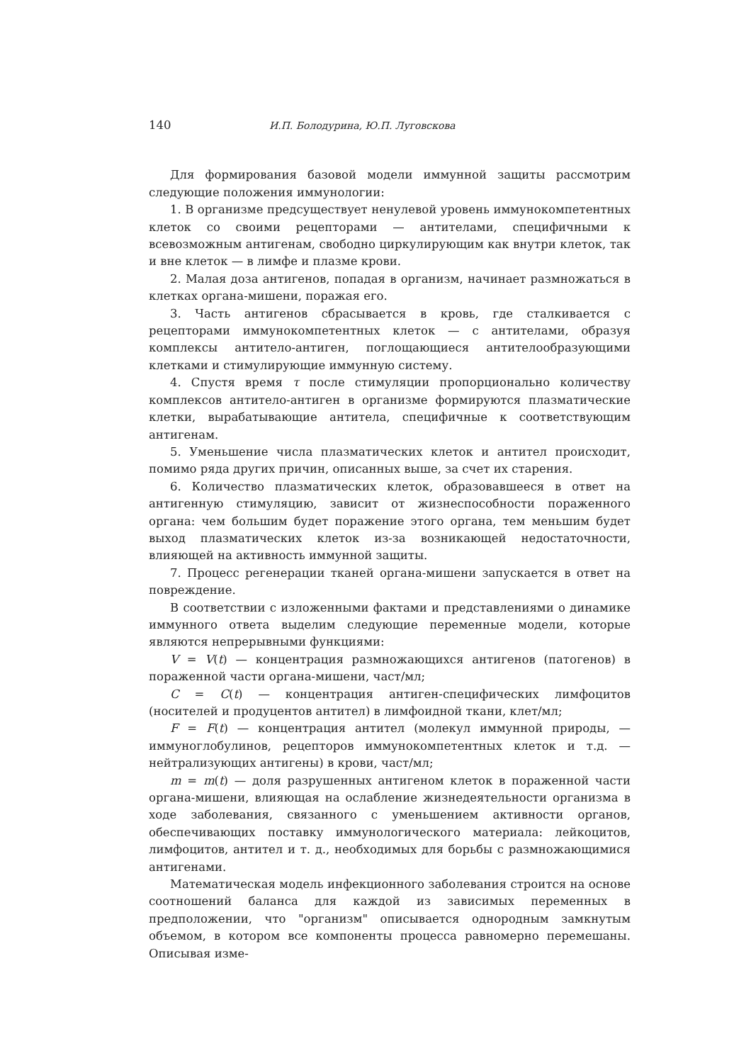140 И.П. Болодурина, Ю.П. Луговскова
Для формирования базовой модели иммунной защиты рассмотрим следующие положения иммунологии:
1. В организме предсуществует ненулевой уровень иммунокомпетентных клеток со своими рецепторами — антителами, специфичными к всевозможным антигенам, свободно циркулирующим как внутри клеток, так и вне клеток — в лимфе и плазме крови.
2. Малая доза антигенов, попадая в организм, начинает размножаться в клетках органа-мишени, поражая его.
3. Часть антигенов сбрасывается в кровь, где сталкивается с рецепторами иммунокомпетентных клеток — с антителами, образуя комплексы антитело-антиген, поглощающиеся антителообразующими клетками и стимулирующие иммунную систему.
4. Спустя время τ после стимуляции пропорционально количеству комплексов антитело-антиген в организме формируются плазматические клетки, вырабатывающие антитела, специфичные к соответствующим антигенам.
5. Уменьшение числа плазматических клеток и антител происходит, помимо ряда других причин, описанных выше, за счет их старения.
6. Количество плазматических клеток, образовавшееся в ответ на антигенную стимуляцию, зависит от жизнеспособности пораженного органа: чем большим будет поражение этого органа, тем меньшим будет выход плазматических клеток из-за возникающей недостаточности, влияющей на активность иммунной защиты.
7. Процесс регенерации тканей органа-мишени запускается в ответ на повреждение.
В соответствии с изложенными фактами и представлениями о динамике иммунного ответа выделим следующие переменные модели, которые являются непрерывными функциями:
V = V(t) — концентрация размножающихся антигенов (патогенов) в пораженной части органа-мишени, част/мл;
C = C(t) — концентрация антиген-специфических лимфоцитов (носителей и продуцентов антител) в лимфоидной ткани, клет/мл;
F = F(t) — концентрация антител (молекул иммунной природы, — иммуноглобулинов, рецепторов иммунокомпетентных клеток и т.д. — нейтрализующих антигены) в крови, част/мл;
m = m(t) — доля разрушенных антигеном клеток в пораженной части органа-мишени, влияющая на ослабление жизнедеятельности организма в ходе заболевания, связанного с уменьшением активности органов, обеспечивающих поставку иммунологического материала: лейкоцитов, лимфоцитов, антител и т. д., необходимых для борьбы с размножающимися антигенами.
Математическая модель инфекционного заболевания строится на основе соотношений баланса для каждой из зависимых переменных в предположении, что "организм" описывается однородным замкнутым объемом, в котором все компоненты процесса равномерно перемешаны. Описывая изме-